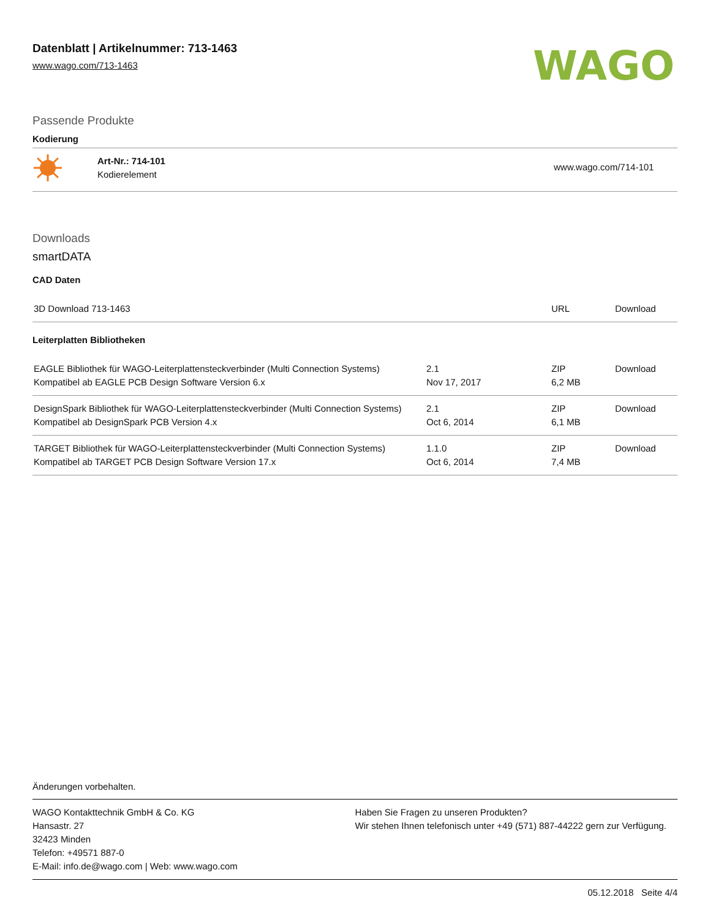Datenblatt | Artikelnummer: 713-1463
www.wago.com/713-1463
WAGO
Passende Produkte
Kodierung
| | Art-Nr.: 714-101 Kodierelement | www.wago.com/714-101 |
Downloads
smartDATA
CAD Daten
| 3D Download 713-1463 | | URL | Download |
Leiterplatten Bibliotheken
| EAGLE Bibliothek für WAGO-Leiterplattensteckverbinder (Multi Connection Systems) Kompatibel ab EAGLE PCB Design Software Version 6.x | 2.1 Nov 17, 2017 | ZIP 6,2 MB | Download |
| DesignSpark Bibliothek für WAGO-Leiterplattensteckverbinder (Multi Connection Systems) Kompatibel ab DesignSpark PCB Version 4.x | 2.1 Oct 6, 2014 | ZIP 6,1 MB | Download |
| TARGET Bibliothek für WAGO-Leiterplattensteckverbinder (Multi Connection Systems) Kompatibel ab TARGET PCB Design Software Version 17.x | 1.1.0 Oct 6, 2014 | ZIP 7,4 MB | Download |
Änderungen vorbehalten.
WAGO Kontakttechnik GmbH & Co. KG
Hansastr. 27
32423 Minden
Telefon: +49571 887-0
E-Mail: info.de@wago.com | Web: www.wago.com
Haben Sie Fragen zu unseren Produkten?
Wir stehen Ihnen telefonisch unter +49 (571) 887-44222 gern zur Verfügung.
05.12.2018 Seite 4/4